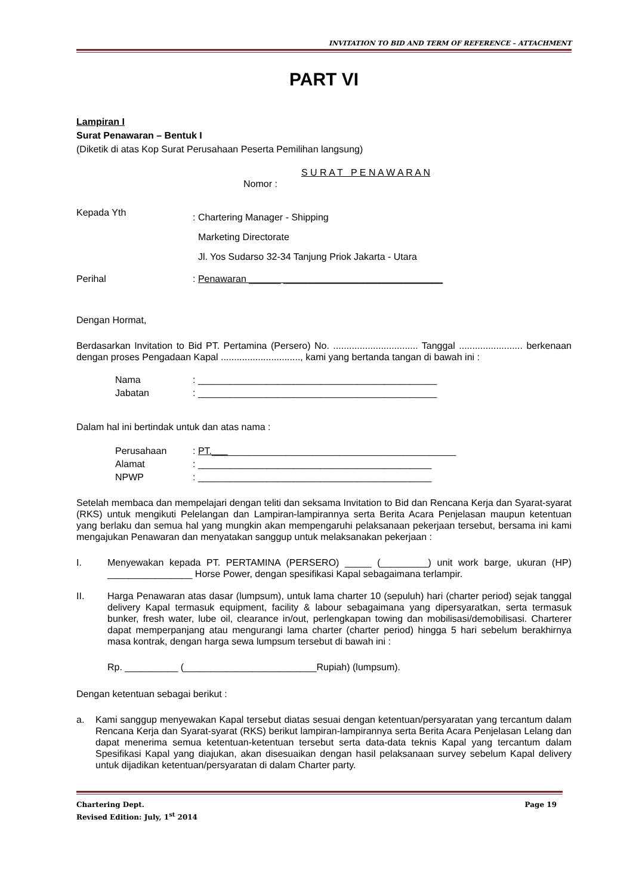INVITATION TO BID AND TERM OF REFERENCE – ATTACHMENT
PART VI
Lampiran I
Surat Penawaran – Bentuk I
(Diketik di atas Kop Surat Perusahaan Peserta Pemilihan langsung)
S U R A T P E N A W A R A N
Nomor :
Kepada Yth: Chartering Manager - Shipping
Marketing Directorate
Jl. Yos Sudarso 32-34 Tanjung Priok Jakarta - Utara
Perihal: Penawaran ______ ______________________________
Dengan Hormat,
Berdasarkan Invitation to Bid PT. Pertamina (Persero) No. ................................ Tanggal ........................ berkenaan dengan proses Pengadaan Kapal .............................., kami yang bertanda tangan di bawah ini :
Nama: _____________________________________________
Jabatan: _____________________________________________
Dalam hal ini bertindak untuk dan atas nama :
Perusahaan: PT.______________________________________________
Alamat: ____________________________________________
NPWP: ____________________________________________
Setelah membaca dan mempelajari dengan teliti dan seksama Invitation to Bid dan Rencana Kerja dan Syarat-syarat (RKS) untuk mengikuti Pelelangan dan Lampiran-lampirannya serta Berita Acara Penjelasan maupun ketentuan yang berlaku dan semua hal yang mungkin akan mempengaruhi pelaksanaan pekerjaan tersebut, bersama ini kami mengajukan Penawaran dan menyatakan sanggup untuk melaksanakan pekerjaan :
I. Menyewakan kepada PT. PERTAMINA (PERSERO) _____ (_________) unit work barge, ukuran (HP) ________________ Horse Power, dengan spesifikasi Kapal sebagaimana terlampir.
II. Harga Penawaran atas dasar (lumpsum), untuk lama charter 10 (sepuluh) hari (charter period) sejak tanggal delivery Kapal termasuk equipment, facility & labour sebagaimana yang dipersyaratkan, serta termasuk bunker, fresh water, lube oil, clearance in/out, perlengkapan towing dan mobilisasi/demobilisasi. Charterer dapat memperpanjang atau mengurangi lama charter (charter period) hingga 5 hari sebelum berakhirnya masa kontrak, dengan harga sewa lumpsum tersebut di bawah ini :
Rp. __________ (_________________________Rupiah) (lumpsum).
Dengan ketentuan sebagai berikut :
a. Kami sanggup menyewakan Kapal tersebut diatas sesuai dengan ketentuan/persyaratan yang tercantum dalam Rencana Kerja dan Syarat-syarat (RKS) berikut lampiran-lampirannya serta Berita Acara Penjelasan Lelang dan dapat menerima semua ketentuan-ketentuan tersebut serta data-data teknis Kapal yang tercantum dalam Spesifikasi Kapal yang diajukan, akan disesuaikan dengan hasil pelaksanaan survey sebelum Kapal delivery untuk dijadikan ketentuan/persyaratan di dalam Charter party.
Chartering Dept. Page 19
Revised Edition: July, 1<sup>st</sup> 2014